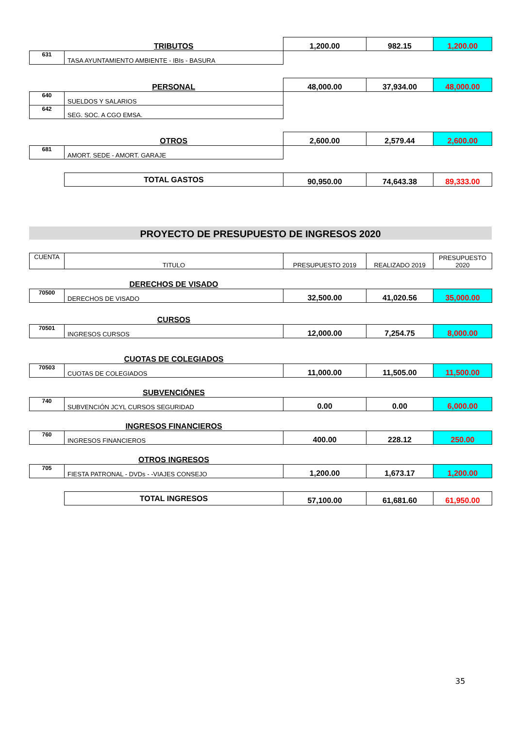| | TRIBUTOS | 1,200.00 | 982.15 | 1,200.00 |
| 631 | TASA AYUNTAMIENTO AMBIENTE - IBIs - BASURA | | | |
| | PERSONAL | 48,000.00 | 37,934.00 | 48,000.00 |
| 640 | SUELDOS Y SALARIOS | | | |
| 642 | SEG. SOC. A CGO EMSA. | | | |
| | OTROS | 2,600.00 | 2,579.44 | 2,600.00 |
| 681 | AMORT. SEDE - AMORT. GARAJE | | | |
| | TOTAL GASTOS | 90,950.00 | 74,643.38 | 89,333.00 |
PROYECTO DE PRESUPUESTO DE INGRESOS 2020
| CUENTA | TITULO | PRESUPUESTO 2019 | REALIZADO 2019 | PRESUPUESTO 2020 |
| | DERECHOS DE VISADO | | | |
| 70500 | DERECHOS DE VISADO | 32,500.00 | 41,020.56 | 35,000.00 |
| | CURSOS | | | |
| 70501 | INGRESOS CURSOS | 12,000.00 | 7,254.75 | 8,000.00 |
| | CUOTAS DE COLEGIADOS | | | |
| 70503 | CUOTAS DE COLEGIADOS | 11,000.00 | 11,505.00 | 11,500.00 |
| | SUBVENCIÓNES | | | |
| 740 | SUBVENCIÓN JCYL CURSOS SEGURIDAD | 0.00 | 0.00 | 6,000.00 |
| | INGRESOS FINANCIEROS | | | |
| 760 | INGRESOS FINANCIEROS | 400.00 | 228.12 | 250.00 |
| | OTROS INGRESOS | | | |
| 705 | FIESTA PATRONAL - DVDs - -VIAJES CONSEJO | 1,200.00 | 1,673.17 | 1,200.00 |
| | TOTAL INGRESOS | 57,100.00 | 61,681.60 | 61,950.00 |
35